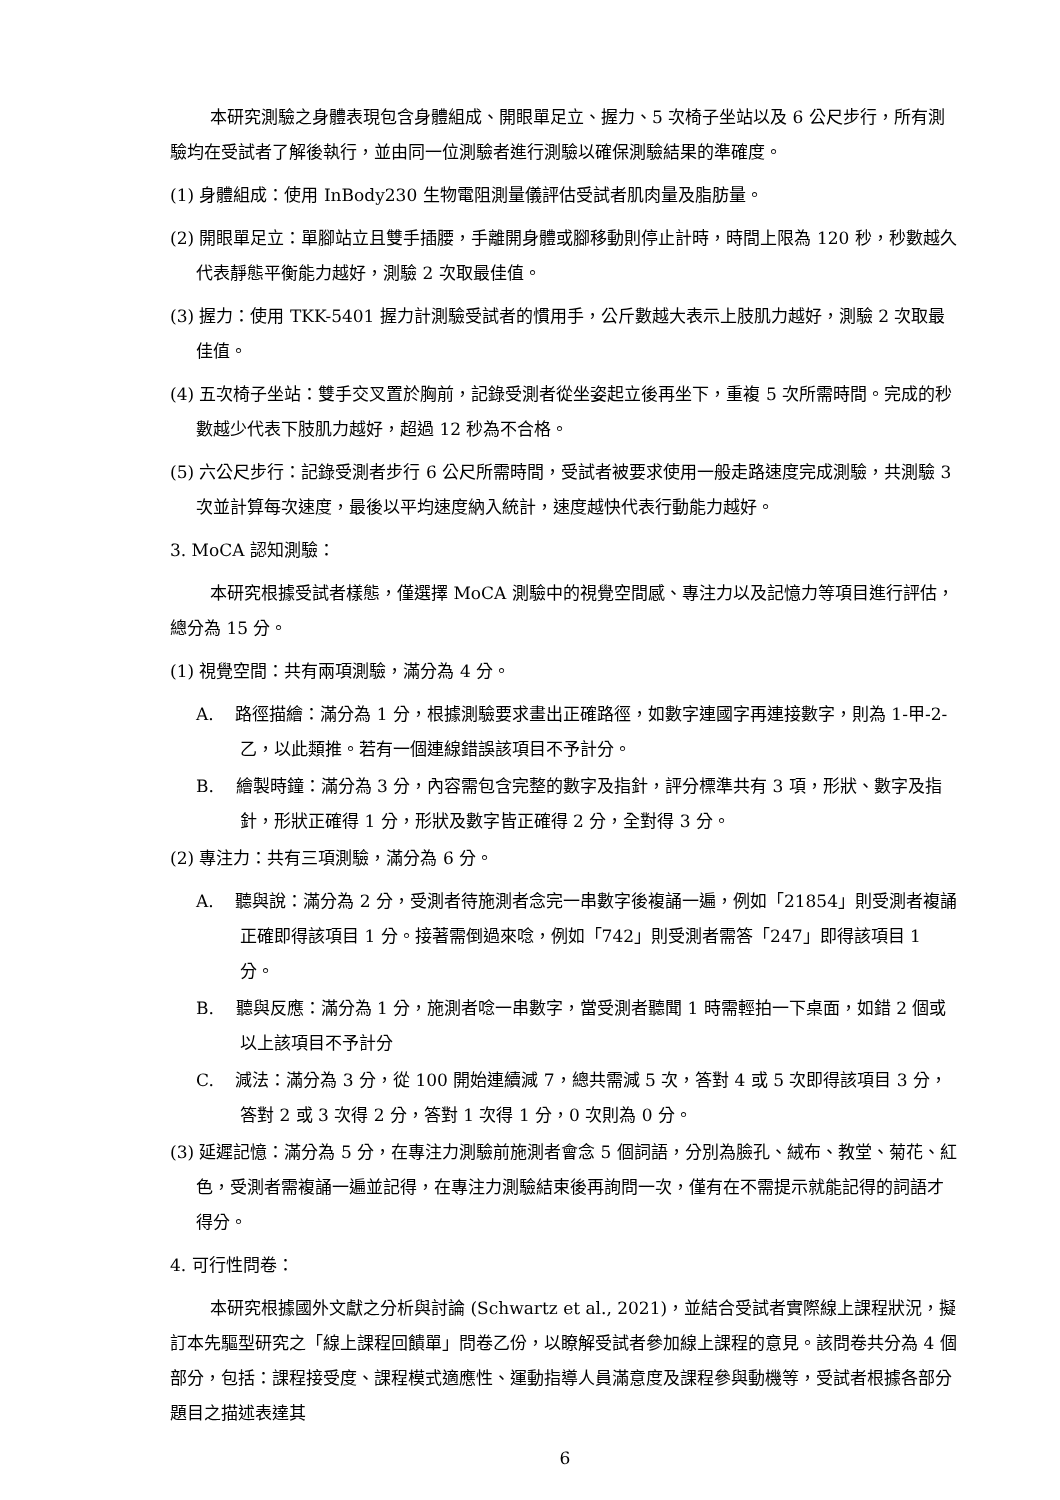本研究測驗之身體表現包含身體組成、開眼單足立、握力、5 次椅子坐站以及 6 公尺步行，所有測驗均在受試者了解後執行，並由同一位測驗者進行測驗以確保測驗結果的準確度。
(1) 身體組成：使用 InBody230 生物電阻測量儀評估受試者肌肉量及脂肪量。
(2) 開眼單足立：單腳站立且雙手插腰，手離開身體或腳移動則停止計時，時間上限為 120 秒，秒數越久代表靜態平衡能力越好，測驗 2 次取最佳值。
(3) 握力：使用 TKK-5401 握力計測驗受試者的慣用手，公斤數越大表示上肢肌力越好，測驗 2 次取最佳值。
(4) 五次椅子坐站：雙手交叉置於胸前，記錄受測者從坐姿起立後再坐下，重複 5 次所需時間。完成的秒數越少代表下肢肌力越好，超過 12 秒為不合格。
(5) 六公尺步行：記錄受測者步行 6 公尺所需時間，受試者被要求使用一般走路速度完成測驗，共測驗 3 次並計算每次速度，最後以平均速度納入統計，速度越快代表行動能力越好。
3. MoCA 認知測驗：
本研究根據受試者樣態，僅選擇 MoCA 測驗中的視覺空間感、專注力以及記憶力等項目進行評估，總分為 15 分。
(1) 視覺空間：共有兩項測驗，滿分為 4 分。
A. 路徑描繪：滿分為 1 分，根據測驗要求畫出正確路徑，如數字連國字再連接數字，則為 1-甲-2-乙，以此類推。若有一個連線錯誤該項目不予計分。
B. 繪製時鐘：滿分為 3 分，內容需包含完整的數字及指針，評分標準共有 3 項，形狀、數字及指針，形狀正確得 1 分，形狀及數字皆正確得 2 分，全對得 3 分。
(2) 專注力：共有三項測驗，滿分為 6 分。
A. 聽與說：滿分為 2 分，受測者待施測者念完一串數字後複誦一遍，例如「21854」則受測者複誦正確即得該項目 1 分。接著需倒過來唸，例如「742」則受測者需答「247」即得該項目 1 分。
B. 聽與反應：滿分為 1 分，施測者唸一串數字，當受測者聽聞 1 時需輕拍一下桌面，如錯 2 個或以上該項目不予計分
C. 減法：滿分為 3 分，從 100 開始連續減 7，總共需減 5 次，答對 4 或 5 次即得該項目 3 分，答對 2 或 3 次得 2 分，答對 1 次得 1 分，0 次則為 0 分。
(3) 延遲記憶：滿分為 5 分，在專注力測驗前施測者會念 5 個詞語，分別為臉孔、絨布、教堂、菊花、紅色，受測者需複誦一遍並記得，在專注力測驗結束後再詢問一次，僅有在不需提示就能記得的詞語才得分。
4. 可行性問卷：
本研究根據國外文獻之分析與討論 (Schwartz et al., 2021)，並結合受試者實際線上課程狀況，擬訂本先驅型研究之「線上課程回饋單」問卷乙份，以瞭解受試者參加線上課程的意見。該問卷共分為 4 個部分，包括：課程接受度、課程模式適應性、運動指導人員滿意度及課程參與動機等，受試者根據各部分題目之描述表達其
6